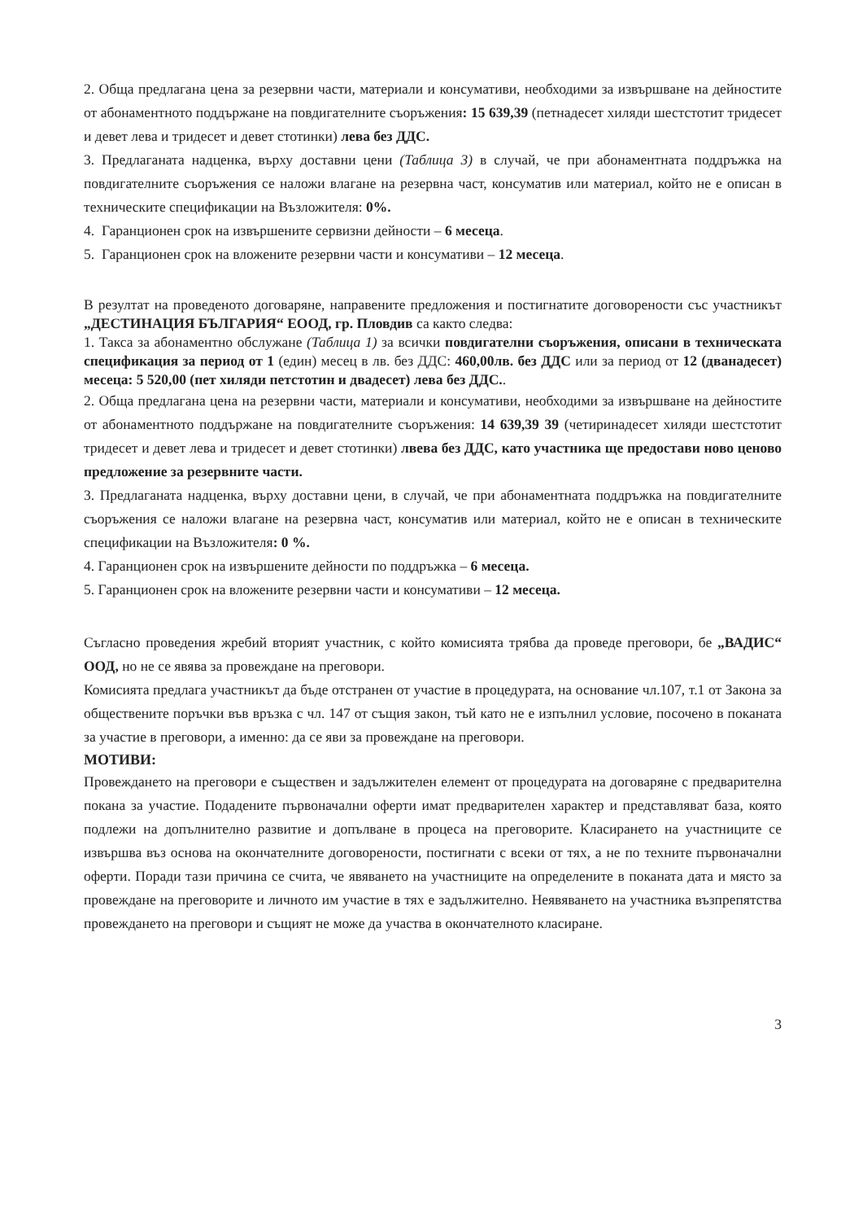2. Обща предлагана цена за резервни части, материали и консумативи, необходими за извършване на дейностите от абонаментното поддържане на повдигателните съоръжения: 15 639,39 (петнадесет хиляди шестстотит тридесет и девет лева и тридесет и девет стотинки) лева без ДДС.
3. Предлаганата надценка, върху доставни цени (Таблица 3) в случай, че при абонаментната поддръжка на повдигателните съоръжения се наложи влагане на резервна част, консуматив или материал, който не е описан в техническите спецификации на Възложителя: 0%.
4. Гаранционен срок на извършените сервизни дейности – 6 месеца.
5. Гаранционен срок на вложените резервни части и консумативи – 12 месеца.
В резултат на проведеното договаряне, направените предложения и постигнатите договорености със участникът „ДЕСТИНАЦИЯ БЪЛГАРИЯ“ ЕООД, гр. Пловдив са както следва:
1. Такса за абонаментно обслужане (Таблица 1) за всички повдигателни съоръжения, описани в техническата спецификация за период от 1 (един) месец в лв. без ДДС: 460,00лв. без ДДС или за период от 12 (дванадесет) месеца: 5 520,00 (пет хиляди петстотин и двадесет) лева без ДДС..
2. Обща предлагана цена на резервни части, материали и консумативи, необходими за извършване на дейностите от абонаментното поддържане на повдигателните съоръжения: 14 639,39 39 (четиринадесет хиляди шестстотит тридесет и девет лева и тридесет и девет стотинки) лвева без ДДС, като участника ще предостави ново ценово предложение за резервните части.
3. Предлаганата надценка, върху доставни цени, в случай, че при абонаментната поддръжка на повдигателните съоръжения се наложи влагане на резервна част, консуматив или материал, който не е описан в техническите спецификации на Възложителя: 0 %.
4. Гаранционен срок на извършените дейности по поддръжка – 6 месеца.
5. Гаранционен срок на вложените резервни части и консумативи – 12 месеца.
Съгласно проведения жребий вторият участник, с който комисията трябва да проведе преговори, бе „ВАДИС“ ООД, но не се явява за провеждане на преговори.
Комисията предлага участникът да бъде отстранен от участие в процедурата, на основание чл.107, т.1 от Закона за обществените поръчки във връзка с чл. 147 от същия закон, тъй като не е изпълнил условие, посочено в поканата за участие в преговори, а именно: да се яви за провеждане на преговори.
МОТИВИ:
Провеждането на преговори е съществен и задължителен елемент от процедурата на договаряне с предварителна покана за участие. Подадените първоначални оферти имат предварителен характер и представляват база, която подлежи на допълнително развитие и допълване в процеса на преговорите. Класирането на участниците се извършва въз основа на окончателните договорености, постигнати с всеки от тях, а не по техните първоначални оферти. Поради тази причина се счита, че явяването на участниците на определените в поканата дата и място за провеждане на преговорите и личното им участие в тях е задължително. Неявяването на участника възпрепятства провеждането на преговори и същият не може да участва в окончателното класиране.
3